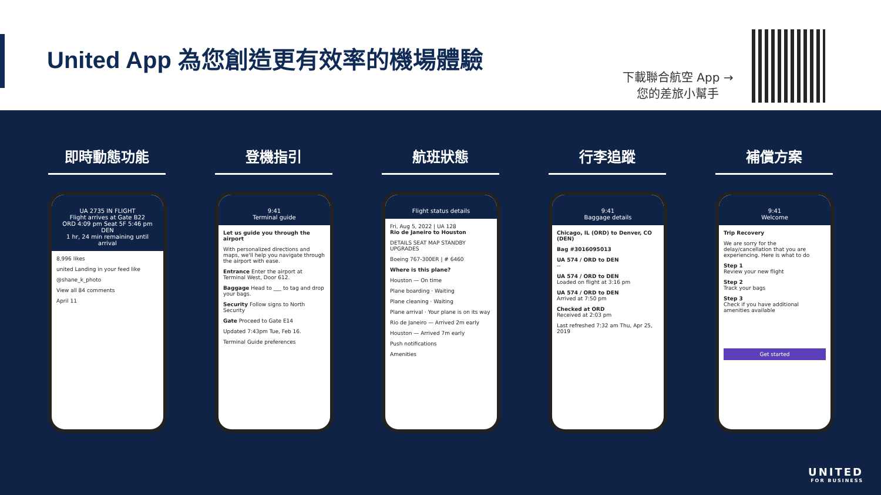United App 為您創造更有效率的機場體驗
下載聯合航空 App →
您的差旅小幫手
即時動態功能
UA 2735 IN FLIGHT
Flight arrives at Gate B22
ORD 4:09 pm Seat 5F 5:46 pm DEN
1 hr, 24 min remaining until arrival
8,996 likes
united Landing in your feed like
@shane_k_photo
View all 84 comments
April 11
登機指引
9:41
Terminal guide
Let us guide you through the airport
With personalized directions and maps, we'll help you navigate through the airport with ease.
Entrance Enter the airport at Terminal West, Door 612.
Baggage Head to ___ to tag and drop your bags.
Security Follow signs to North Security
Gate Proceed to Gate E14
Updated 7:43pm Tue, Feb 16.
Terminal Guide preferences
航班狀態
Flight status details
Fri, Aug 5, 2022 | UA 128
Rio de Janeiro to Houston
DETAILS SEAT MAP STANDBY UPGRADES
Boeing 767-300ER | # 6460
Where is this plane?
Houston — On time
Plane boarding · Waiting
Plane cleaning · Waiting
Plane arrival · Your plane is on its way
Rio de Janeiro — Arrived 2m early
Houston — Arrived 7m early
Push notifications
Amenities
行李追蹤
9:41
Baggage details
Chicago, IL (ORD) to Denver, CO (DEN)
Bag #3016095013
UA 574 / ORD to DEN
--
UA 574 / ORD to DEN
Loaded on flight at 3:16 pm
UA 574 / ORD to DEN
Arrived at 7:50 pm
Checked at ORD
Received at 2:03 pm
Last refreshed 7:32 am Thu, Apr 25, 2019
補償方案
9:41
Welcome
Trip Recovery
We are sorry for the delay/cancellation that you are experiencing. Here is what to do
Step 1
Review your new flight
Step 2
Track your bags
Step 3
Check if you have additional amenities available
Get started
UNITED
FOR BUSINESS